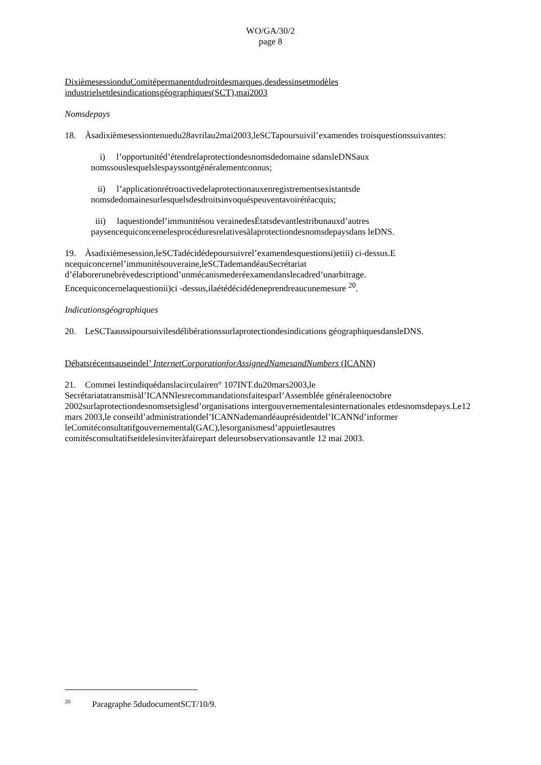WO/GA/30/2
page 8
DixièmesessionduComitépermanentdudroitdesmarques,desdessinsetmodèles industrielsetdesindicationsgéographiques(SCT),mai2003
Nomsdepays
18. Àsadixièmesessiontenuedu28avrilau2mai2003,leSCTapoursuivil’examendes troisquestionssuivantes:
i) l’opportunitéd’étendrelaprotectiondesnomsdedomaine sdansleDNSaux nomssouslesquelslespayssontgénéralementconnus;
ii) l’applicationrétroactivedelaprotectionauxenregistrementsexistantsde nomsdedomainesurlesquelsdesdroitsinvoquéspeuventavoirétéacquis;
iii) laquestiondel’immunitésou verainedesÉtatsdevantlestribunauxd’autres paysencequiconcernelesprocéduresrelativesàlaprotectiondesnomsdepaysdans leDNS.
19. Àsadixièmesession,leSCTadécidédepoursuivrel’examendesquestionsi)etiii) ci-dessus.E ncequiconcernel’immunitésouveraine,leSCTademandéauSecrétariat d’élaborerunebrèvedescriptiond’unmécanismederéexamendanslecadred’unarbitrage. Encequiconcernelaquestionii)ci -dessus,ilaétédécidédeneprendreaucunemesure <sup>20</sup>.
Indicationsgéographiques
20. LeSCTaaussipoursuivilesdélibérationssurlaprotectiondesindications géographiquesdansleDNS.
Débatsrécentsauseindel’ InternetCorporationforAssignedNamesandNumbers (ICANN)
21. Commei lestindiquédanslacirculairen° 107INT.du20mars2003,le Secrétariatatransmisàl’ICANNlesrecommandationsfaitesparl’Assemblée généraleenoctobre 2002surlaprotectiondesnomsetsiglesd’organisations intergouvernementalesinternationales etdesnomsdepays.Le12 mars 2003,le conseild’administrationdel’ICANNademandéauprésidentdel’ICANNd’informer leComitéconsultatifgouvernemental(GAC),lesorganismesd’appuietlesautres comitésconsultatifsetdelesinviteràfairepart deleursobservationsavantle 12 mai 2003.
<sup>20</sup> Paragraphe 5dudocumentSCT/10/9.